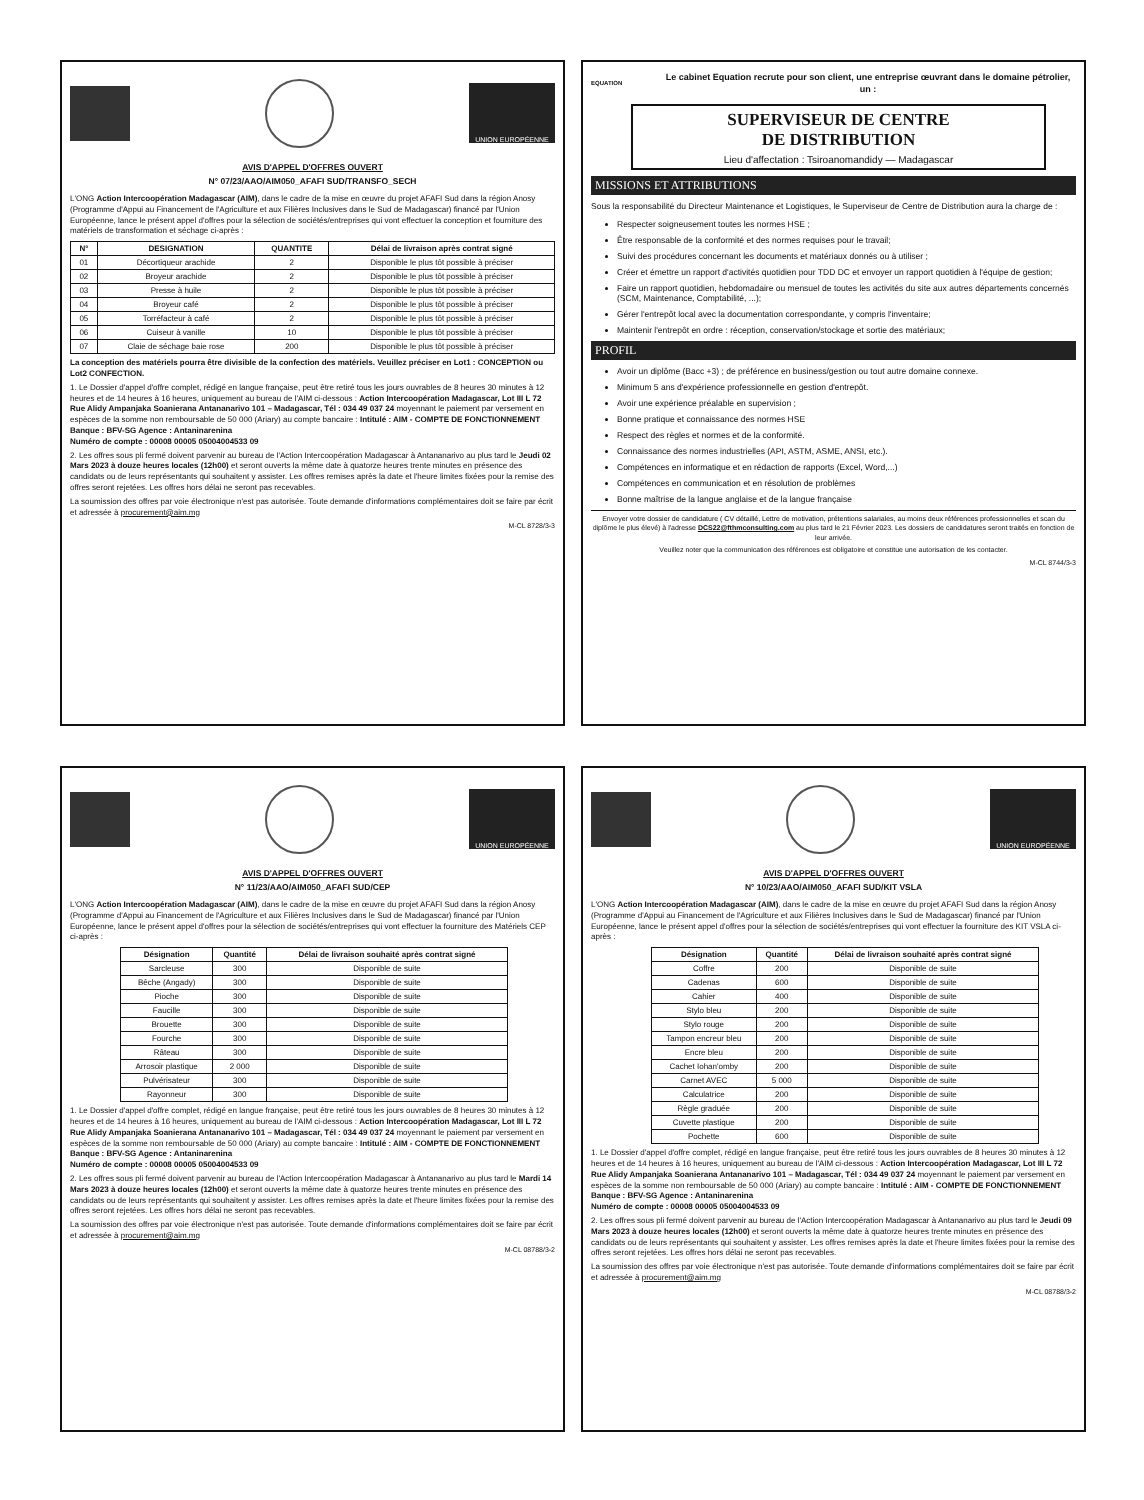UNION EUROPÉENNE
AVIS D'APPEL D'OFFRES OUVERT
N° 07/23/AAO/AIM050_AFAFI SUD/TRANSFO_SECH
L'ONG Action Intercoopération Madagascar (AIM), dans le cadre de la mise en œuvre du projet AFAFI Sud dans la région Anosy (Programme d'Appui au Financement de l'Agriculture et aux Filières Inclusives dans le Sud de Madagascar) financé par l'Union Européenne, lance le présent appel d'offres pour la sélection de sociétés/entreprises qui vont effectuer la conception et fourniture des matériels de transformation et séchage ci-après :
| N° | DESIGNATION | QUANTITE | Délai de livraison après contrat signé |
| --- | --- | --- | --- |
| 01 | Décortiqueur arachide | 2 | Disponible le plus tôt possible à préciser |
| 02 | Broyeur arachide | 2 | Disponible le plus tôt possible à préciser |
| 03 | Presse à huile | 2 | Disponible le plus tôt possible à préciser |
| 04 | Broyeur café | 2 | Disponible le plus tôt possible à préciser |
| 05 | Torréfacteur à café | 2 | Disponible le plus tôt possible à préciser |
| 06 | Cuiseur à vanille | 10 | Disponible le plus tôt possible à préciser |
| 07 | Claie de séchage baie rose | 200 | Disponible le plus tôt possible à préciser |
La conception des matériels pourra être divisible de la confection des matériels. Veuillez préciser en Lot1 : CONCEPTION ou Lot2 CONFECTION.
1. Le Dossier d'appel d'offre complet, rédigé en langue française, peut être retiré tous les jours ouvrables de 8 heures 30 minutes à 12 heures et de 14 heures à 16 heures, uniquement au bureau de l'AIM ci-dessous : Action Intercoopération Madagascar, Lot III L 72 Rue Alidy Ampanjaka Soanierana Antananarivo 101 – Madagascar, Tél : 034 49 037 24 moyennant le paiement par versement en espèces de la somme non remboursable de 50 000 (Ariary) au compte bancaire : Intitulé : AIM - COMPTE DE FONCTIONNEMENT
Banque : BFV-SG Agence : Antaninarenina
Numéro de compte : 00008 00005 05004004533 09
2. Les offres sous pli fermé doivent parvenir au bureau de l'Action Intercoopération Madagascar à Antananarivo au plus tard le Jeudi 02 Mars 2023 à douze heures locales (12h00) et seront ouverts la même date à quatorze heures trente minutes en présence des candidats ou de leurs représentants qui souhaitent y assister. Les offres remises après la date et l'heure limites fixées pour la remise des offres seront rejetées. Les offres hors délai ne seront pas recevables.
La soumission des offres par voie électronique n'est pas autorisée. Toute demande d'informations complémentaires doit se faire par écrit et adressée à procurement@aim.mg
M-CL 8728/3-3
EQUATION
Le cabinet Equation recrute pour son client, une entreprise œuvrant dans le domaine pétrolier, un :
SUPERVISEUR DE CENTRE
DE DISTRIBUTION
Lieu d'affectation : Tsiroanomandidy — Madagascar
MISSIONS ET ATTRIBUTIONS
Sous la responsabilité du Directeur Maintenance et Logistiques, le Superviseur de Centre de Distribution aura la charge de :
Respecter soigneusement toutes les normes HSE ;
Être responsable de la conformité et des normes requises pour le travail;
Suivi des procédures concernant les documents et matériaux donnés ou à utiliser ;
Créer et émettre un rapport d'activités quotidien pour TDD DC et envoyer un rapport quotidien à l'équipe de gestion;
Faire un rapport quotidien, hebdomadaire ou mensuel de toutes les activités du site aux autres départements concernés (SCM, Maintenance, Comptabilité, ...);
Gérer l'entrepôt local avec la documentation correspondante, y compris l'inventaire;
Maintenir l'entrepôt en ordre : réception, conservation/stockage et sortie des matériaux;
PROFIL
Avoir un diplôme (Bacc +3) ; de préférence en business/gestion ou tout autre domaine connexe.
Minimum 5 ans d'expérience professionnelle en gestion d'entrepôt.
Avoir une expérience préalable en supervision ;
Bonne pratique et connaissance des normes HSE
Respect des règles et normes et de la conformité.
Connaissance des normes industrielles (API, ASTM, ASME, ANSI, etc.).
Compétences en informatique et en rédaction de rapports (Excel, Word,...)
Compétences en communication et en résolution de problèmes
Bonne maîtrise de la langue anglaise et de la langue française
Envoyer votre dossier de candidature ( CV détaillé, Lettre de motivation, prétentions salariales, au moins deux références professionnelles et scan du diplôme le plus élevé) à l'adresse DCS22@fthmconsulting.com au plus tard le 21 Février 2023. Les dossiers de candidatures seront traités en fonction de leur arrivée.
Veuillez noter que la communication des références est obligatoire et constitue une autorisation de les contacter.
M-CL 8744/3-3
UNION EUROPÉENNE
AVIS D'APPEL D'OFFRES OUVERT
N° 11/23/AAO/AIM050_AFAFI SUD/CEP
L'ONG Action Intercoopération Madagascar (AIM), dans le cadre de la mise en œuvre du projet AFAFI Sud dans la région Anosy (Programme d'Appui au Financement de l'Agriculture et aux Filières Inclusives dans le Sud de Madagascar) financé par l'Union Européenne, lance le présent appel d'offres pour la sélection de sociétés/entreprises qui vont effectuer la fourniture des Matériels CEP ci-après :
| Désignation | Quantité | Délai de livraison souhaité après contrat signé |
| --- | --- | --- |
| Sarcleuse | 300 | Disponible de suite |
| Bêche (Angady) | 300 | Disponible de suite |
| Pioche | 300 | Disponible de suite |
| Faucille | 300 | Disponible de suite |
| Brouette | 300 | Disponible de suite |
| Fourche | 300 | Disponible de suite |
| Râteau | 300 | Disponible de suite |
| Arrosoir plastique | 2 000 | Disponible de suite |
| Pulvérisateur | 300 | Disponible de suite |
| Rayonneur | 300 | Disponible de suite |
1. Le Dossier d'appel d'offre complet, rédigé en langue française, peut être retiré tous les jours ouvrables de 8 heures 30 minutes à 12 heures et de 14 heures à 16 heures, uniquement au bureau de l'AIM ci-dessous : Action Intercoopération Madagascar, Lot III L 72 Rue Alidy Ampanjaka Soanierana Antananarivo 101 – Madagascar, Tél : 034 49 037 24 moyennant le paiement par versement en espèces de la somme non remboursable de 50 000 (Ariary) au compte bancaire : Intitulé : AIM - COMPTE DE FONCTIONNEMENT
Banque : BFV-SG Agence : Antaninarenina
Numéro de compte : 00008 00005 05004004533 09
2. Les offres sous pli fermé doivent parvenir au bureau de l'Action Intercoopération Madagascar à Antananarivo au plus tard le Mardi 14 Mars 2023 à douze heures locales (12h00) et seront ouverts la même date à quatorze heures trente minutes en présence des candidats ou de leurs représentants qui souhaitent y assister. Les offres remises après la date et l'heure limites fixées pour la remise des offres seront rejetées. Les offres hors délai ne seront pas recevables.
La soumission des offres par voie électronique n'est pas autorisée. Toute demande d'informations complémentaires doit se faire par écrit et adressée à procurement@aim.mg
M-CL 08788/3-2
UNION EUROPÉENNE
AVIS D'APPEL D'OFFRES OUVERT
N° 10/23/AAO/AIM050_AFAFI SUD/KIT VSLA
L'ONG Action Intercoopération Madagascar (AIM), dans le cadre de la mise en œuvre du projet AFAFI Sud dans la région Anosy (Programme d'Appui au Financement de l'Agriculture et aux Filières Inclusives dans le Sud de Madagascar) financé par l'Union Européenne, lance le présent appel d'offres pour la sélection de sociétés/entreprises qui vont effectuer la fourniture des KIT VSLA ci-après :
| Désignation | Quantité | Délai de livraison souhaité après contrat signé |
| --- | --- | --- |
| Coffre | 200 | Disponible de suite |
| Cadenas | 600 | Disponible de suite |
| Cahier | 400 | Disponible de suite |
| Stylo bleu | 200 | Disponible de suite |
| Stylo rouge | 200 | Disponible de suite |
| Tampon encreur bleu | 200 | Disponible de suite |
| Encre bleu | 200 | Disponible de suite |
| Cachet Iohan'omby | 200 | Disponible de suite |
| Carnet AVEC | 5 000 | Disponible de suite |
| Calculatrice | 200 | Disponible de suite |
| Règle graduée | 200 | Disponible de suite |
| Cuvette plastique | 200 | Disponible de suite |
| Pochette | 600 | Disponible de suite |
1. Le Dossier d'appel d'offre complet, rédigé en langue française, peut être retiré tous les jours ouvrables de 8 heures 30 minutes à 12 heures et de 14 heures à 16 heures, uniquement au bureau de l'AIM ci-dessous : Action Intercoopération Madagascar, Lot III L 72 Rue Alidy Ampanjaka Soanierana Antananarivo 101 – Madagascar, Tél : 034 49 037 24 moyennant le paiement par versement en espèces de la somme non remboursable de 50 000 (Ariary) au compte bancaire : Intitulé : AIM - COMPTE DE FONCTIONNEMENT
Banque : BFV-SG Agence : Antaninarenina
Numéro de compte : 00008 00005 05004004533 09
2. Les offres sous pli fermé doivent parvenir au bureau de l'Action Intercoopération Madagascar à Antananarivo au plus tard le Jeudi 09 Mars 2023 à douze heures locales (12h00) et seront ouverts la même date à quatorze heures trente minutes en présence des candidats ou de leurs représentants qui souhaitent y assister. Les offres remises après la date et l'heure limites fixées pour la remise des offres seront rejetées. Les offres hors délai ne seront pas recevables.
La soumission des offres par voie électronique n'est pas autorisée. Toute demande d'informations complémentaires doit se faire par écrit et adressée à procurement@aim.mg
M-CL 08788/3-2